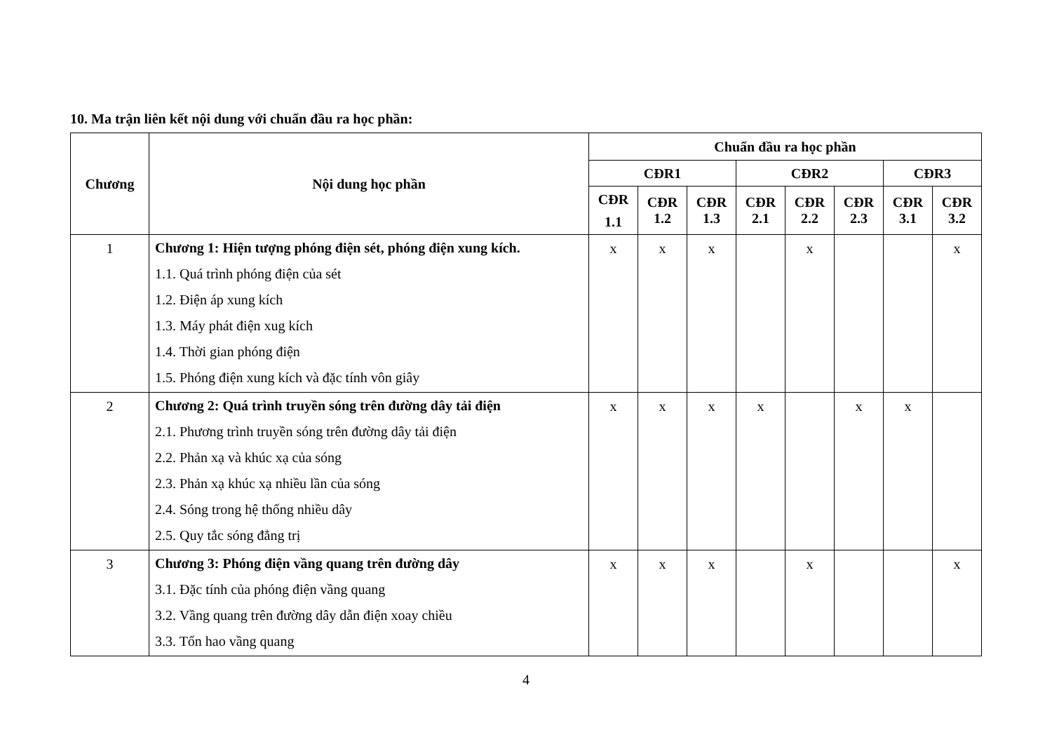10. Ma trận liên kết nội dung với chuẩn đầu ra học phần:
| Chương | Nội dung học phần | Chuẩn đầu ra học phần | | | | | | | |
| --- | --- | --- | --- | --- | --- | --- | --- | --- | --- |
| | | CĐR1 | | | CĐR2 | | | CĐR3 | |
| | | CĐR 1.1 | CĐR 1.2 | CĐR 1.3 | CĐR 2.1 | CĐR 2.2 | CĐR 2.3 | CĐR 3.1 | CĐR 3.2 |
| 1 | Chương 1: Hiện tượng phóng điện sét, phóng điện xung kích. 1.1. Quá trình phóng điện của sét 1.2. Điện áp xung kích 1.3. Máy phát điện xug kích 1.4. Thời gian phóng điện 1.5. Phóng điện xung kích và đặc tính vôn giây | x | x | x | | x | | | x |
| 2 | Chương 2: Quá trình truyền sóng trên đường dây tải điện 2.1. Phương trình truyền sóng trên đường dây tải điện 2.2. Phản xạ và khúc xạ của sóng 2.3. Phản xạ khúc xạ nhiều lần của sóng 2.4. Sóng trong hệ thống nhiều dây 2.5. Quy tắc sóng đẳng trị | x | x | x | x | | x | x | |
| 3 | Chương 3: Phóng điện vầng quang trên đường dây 3.1. Đặc tính của phóng điện vầng quang 3.2. Vầng quang trên đường dây dẫn điện xoay chiều 3.3. Tổn hao vầng quang | x | x | x | | x | | | x |
4